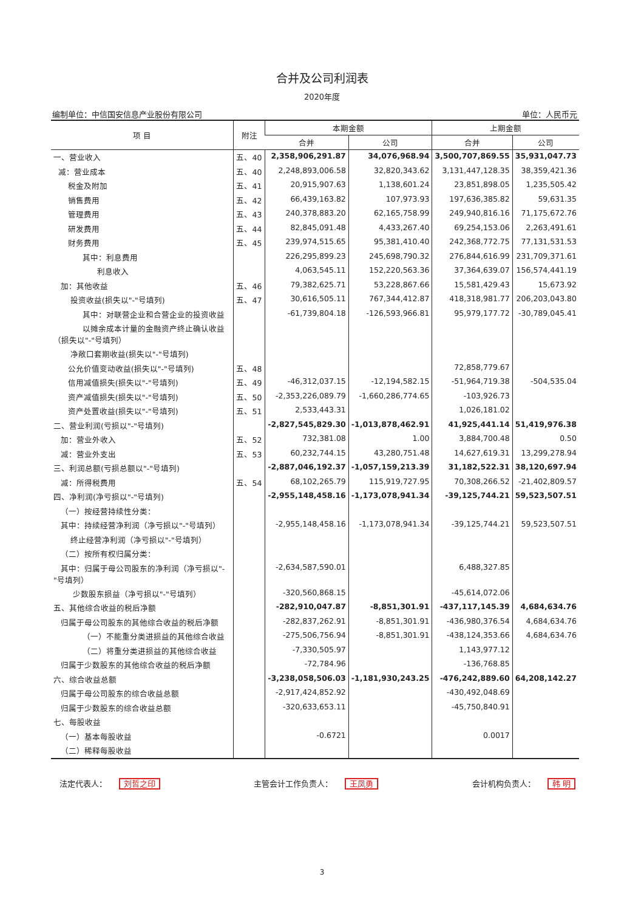合并及公司利润表
2020年度
编制单位：中信国安信息产业股份有限公司 单位：人民币元
| 项 目 | 附注 | 本期金额 | | 上期金额 | |
| --- | --- | --- | --- | --- | --- |
| | | 合并 | 公司 | 合并 | 公司 |
| 一、营业收入 | 五、40 | 2,358,906,291.87 | 34,076,968.94 | 3,500,707,869.55 | 35,931,047.73 |
| 减：营业成本 | 五、40 | 2,248,893,006.58 | 32,820,343.62 | 3,131,447,128.35 | 38,359,421.36 |
| 税金及附加 | 五、41 | 20,915,907.63 | 1,138,601.24 | 23,851,898.05 | 1,235,505.42 |
| 销售费用 | 五、42 | 66,439,163.82 | 107,973.93 | 197,636,385.82 | 59,631.35 |
| 管理费用 | 五、43 | 240,378,883.20 | 62,165,758.99 | 249,940,816.16 | 71,175,672.76 |
| 研发费用 | 五、44 | 82,845,091.48 | 4,433,267.40 | 69,254,153.06 | 2,263,491.61 |
| 财务费用 | 五、45 | 239,974,515.65 | 95,381,410.40 | 242,368,772.75 | 77,131,531.53 |
| 其中：利息费用 | | 226,295,899.23 | 245,698,790.32 | 276,844,616.99 | 231,709,371.61 |
| 利息收入 | | 4,063,545.11 | 152,220,563.36 | 37,364,639.07 | 156,574,441.19 |
| 加：其他收益 | 五、46 | 79,382,625.71 | 53,228,867.66 | 15,581,429.43 | 15,673.92 |
| 投资收益(损失以"-"号填列) | 五、47 | 30,616,505.11 | 767,344,412.87 | 418,318,981.77 | 206,203,043.80 |
| 其中：对联营企业和合营企业的投资收益 | | -61,739,804.18 | -126,593,966.81 | 95,979,177.72 | -30,789,045.41 |
| 以摊余成本计量的金融资产终止确认收益（损失以"-"号填列） | | | | | |
| 净敞口套期收益(损失以"-"号填列) | | | | | |
| 公允价值变动收益(损失以"-"号填列) | 五、48 | | | 72,858,779.67 | |
| 信用减值损失(损失以"-"号填列) | 五、49 | -46,312,037.15 | -12,194,582.15 | -51,964,719.38 | -504,535.04 |
| 资产减值损失(损失以"-"号填列) | 五、50 | -2,353,226,089.79 | -1,660,286,774.65 | -103,926.73 | |
| 资产处置收益(损失以"-"号填列) | 五、51 | 2,533,443.31 | | 1,026,181.02 | |
| 二、营业利润(亏损以"-"号填列) | | -2,827,545,829.30 | -1,013,878,462.91 | 41,925,441.14 | 51,419,976.38 |
| 加：营业外收入 | 五、52 | 732,381.08 | 1.00 | 3,884,700.48 | 0.50 |
| 减：营业外支出 | 五、53 | 60,232,744.15 | 43,280,751.48 | 14,627,619.31 | 13,299,278.94 |
| 三、利润总额(亏损总额以"-"号填列) | | -2,887,046,192.37 | -1,057,159,213.39 | 31,182,522.31 | 38,120,697.94 |
| 减：所得税费用 | 五、54 | 68,102,265.79 | 115,919,727.95 | 70,308,266.52 | -21,402,809.57 |
| 四、净利润(净亏损以"-"号填列) | | -2,955,148,458.16 | -1,173,078,941.34 | -39,125,744.21 | 59,523,507.51 |
| （一）按经营持续性分类： | | | | | |
| 其中：持续经营净利润（净亏损以"-"号填列） | | -2,955,148,458.16 | -1,173,078,941.34 | -39,125,744.21 | 59,523,507.51 |
| 终止经营净利润（净亏损以"-"号填列） | | | | | |
| （二）按所有权归属分类： | | | | | |
| 其中：归属于母公司股东的净利润（净亏损以"-"号填列） | | -2,634,587,590.01 | | 6,488,327.85 | |
| 少数股东损益（净亏损以"-"号填列） | | -320,560,868.15 | | -45,614,072.06 | |
| 五、其他综合收益的税后净额 | | -282,910,047.87 | -8,851,301.91 | -437,117,145.39 | 4,684,634.76 |
| 归属于母公司股东的其他综合收益的税后净额 | | -282,837,262.91 | -8,851,301.91 | -436,980,376.54 | 4,684,634.76 |
| （一）不能重分类进损益的其他综合收益 | | -275,506,756.94 | -8,851,301.91 | -438,124,353.66 | 4,684,634.76 |
| （二）将重分类进损益的其他综合收益 | | -7,330,505.97 | | 1,143,977.12 | |
| 归属于少数股东的其他综合收益的税后净额 | | -72,784.96 | | -136,768.85 | |
| 六、综合收益总额 | | -3,238,058,506.03 | -1,181,930,243.25 | -476,242,889.60 | 64,208,142.27 |
| 归属于母公司股东的综合收益总额 | | -2,917,424,852.92 | | -430,492,048.69 | |
| 归属于少数股东的综合收益总额 | | -320,633,653.11 | | -45,750,840.91 | |
| 七、每股收益 | | | | | |
| （一）基本每股收益 | | -0.6721 | | 0.0017 | |
| （二）稀释每股收益 | | | | | |
法定代表人： 刘哲之印 主管会计工作负责人： 王凤勇 会计机构负责人： 韩 明
3